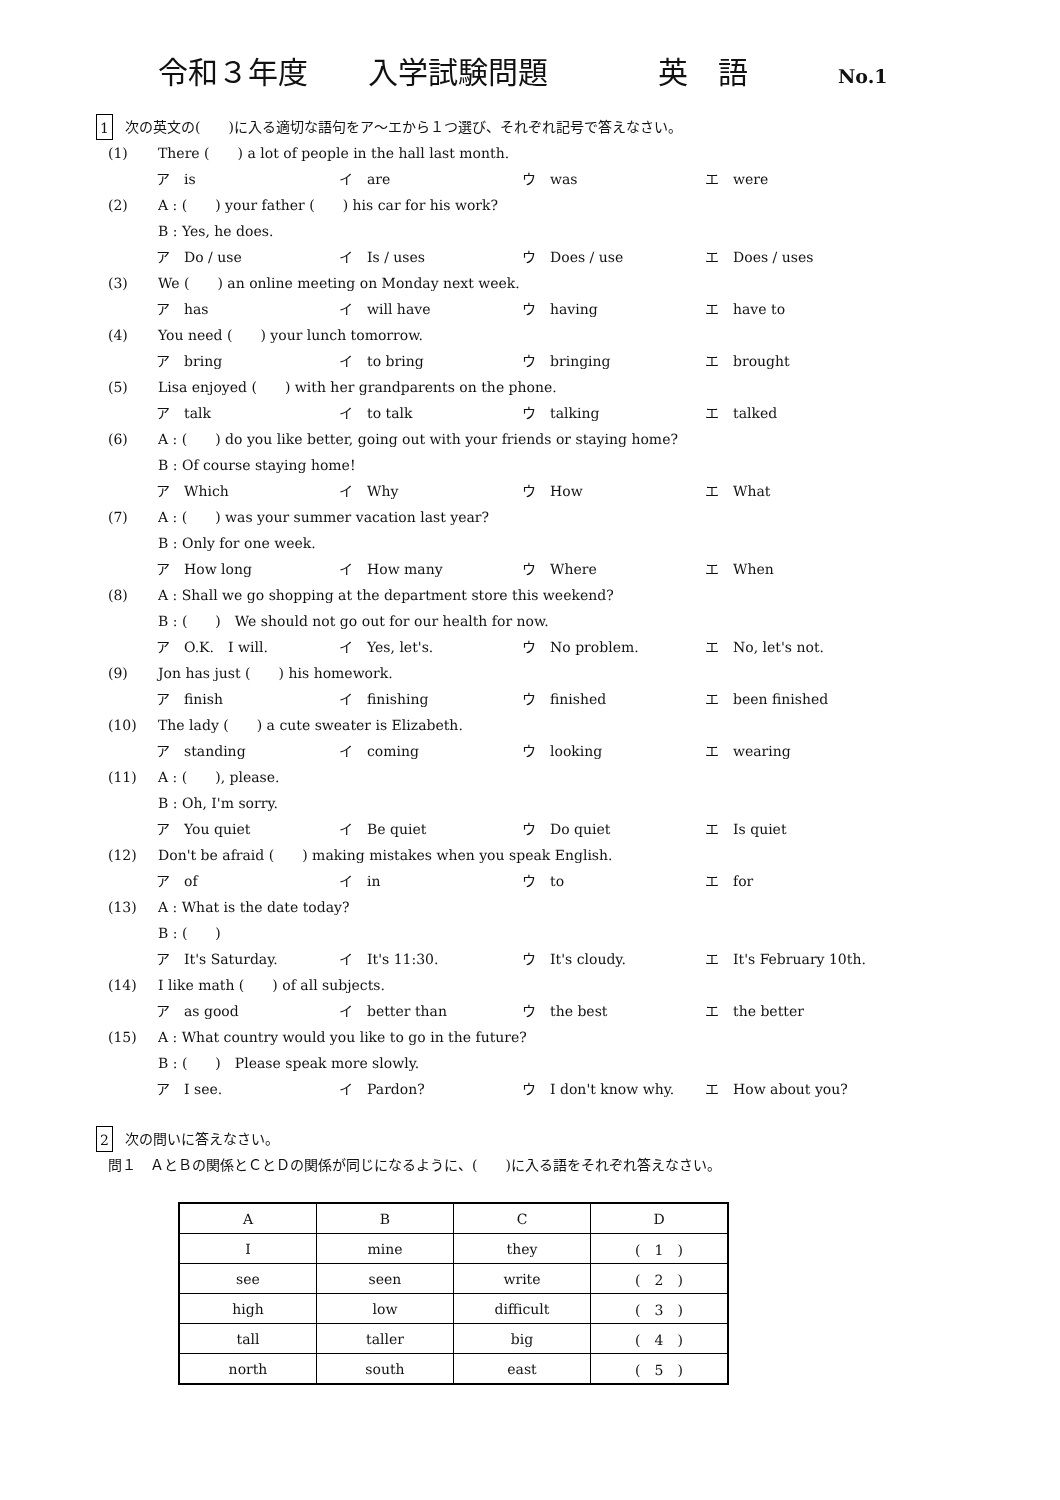令和３年度 入学試験問題 英　語 No.1
1 次の英文の(　　)に入る適切な語句をア～エから１つ選び、それぞれ記号で答えなさい。
(1) There (　　) a lot of people in the hall last month.
ア　is イ　are ウ　was エ　were
(2) A : (　　) your father (　　) his car for his work?
B : Yes, he does.
ア　Do / use イ　Is / uses ウ　Does / use エ　Does / uses
(3) We (　　) an online meeting on Monday next week.
ア　has イ　will have ウ　having エ　have to
(4) You need (　　) your lunch tomorrow.
ア　bring イ　to bring ウ　bringing エ　brought
(5) Lisa enjoyed (　　) with her grandparents on the phone.
ア　talk イ　to talk ウ　talking エ　talked
(6) A : (　　) do you like better, going out with your friends or staying home?
B : Of course staying home!
ア　Which イ　Why ウ　How エ　What
(7) A : (　　) was your summer vacation last year?
B : Only for one week.
ア　How long イ　How many ウ　Where エ　When
(8) A : Shall we go shopping at the department store this weekend?
B : (　　)　We should not go out for our health for now.
ア　O.K.　I will. イ　Yes, let's. ウ　No problem. エ　No, let's not.
(9) Jon has just (　　) his homework.
ア　finish イ　finishing ウ　finished エ　been finished
(10) The lady (　　) a cute sweater is Elizabeth.
ア　standing イ　coming ウ　looking エ　wearing
(11) A : (　　), please.
B : Oh, I'm sorry.
ア　You quiet イ　Be quiet ウ　Do quiet エ　Is quiet
(12) Don't be afraid (　　) making mistakes when you speak English.
ア　of イ　in ウ　to エ　for
(13) A : What is the date today?
B : (　　)
ア　It's Saturday. イ　It's 11:30. ウ　It's cloudy. エ　It's February 10th.
(14) I like math (　　) of all subjects.
ア　as good イ　better than ウ　the best エ　the better
(15) A : What country would you like to go in the future?
B : (　　)　Please speak more slowly.
ア　I see. イ　Pardon? ウ　I don't know why. エ　How about you?
2 次の問いに答えなさい。
問１　ＡとＢの関係とＣとＤの関係が同じになるように、(　　)に入る語をそれぞれ答えなさい。
| A | B | C | D |
| --- | --- | --- | --- |
| I | mine | they | ( 1 ) |
| see | seen | write | ( 2 ) |
| high | low | difficult | ( 3 ) |
| tall | taller | big | ( 4 ) |
| north | south | east | ( 5 ) |